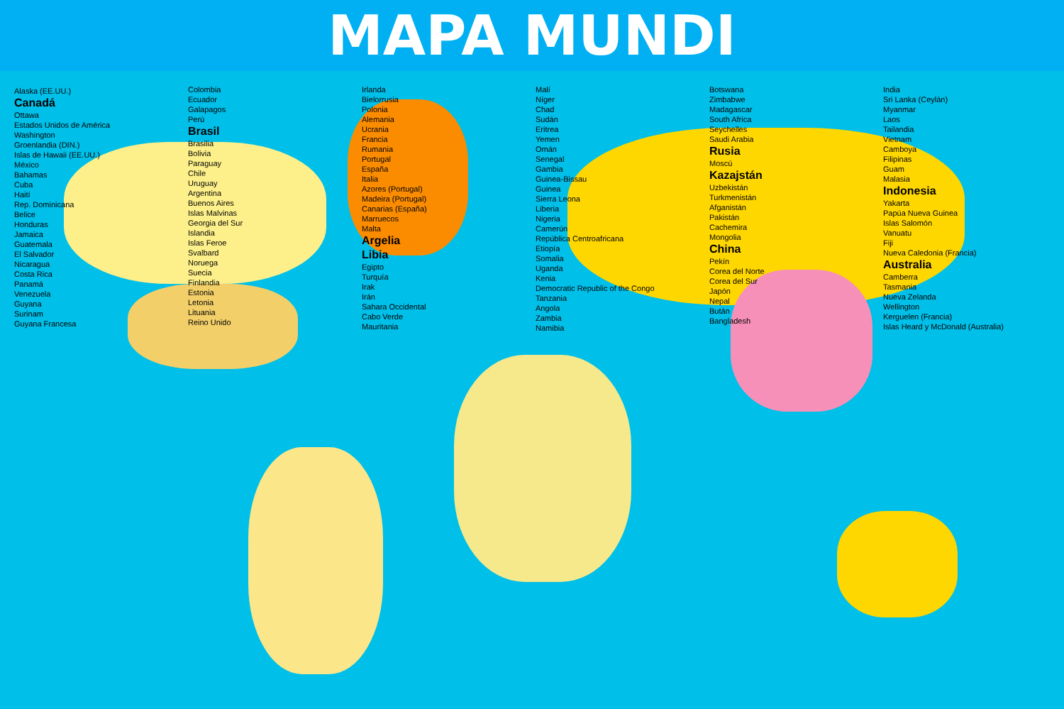MAPA MUNDI
Alaska (EE.UU.)
Canadá
Ottawa
Estados Unidos de América
Washington
Groenlandia (DIN.)
Islas de Hawaii (EE.UU.)
México
Bahamas
Cuba
Haití
Rep. Dominicana
Belice
Honduras
Jamaica
Guatemala
El Salvador
Nicaragua
Costa Rica
Panamá
Venezuela
Guyana
Surinam
Guyana Francesa
Colombia
Ecuador
Galapagos
Perú
Brasil
Brasilia
Bolivia
Paraguay
Chile
Uruguay
Argentina
Buenos Aires
Islas Malvinas
Georgia del Sur
Islandia
Islas Feroe
Svalbard
Noruega
Suecia
Finlandia
Estonia
Letonia
Lituania
Reino Unido
Irlanda
Bielorrusia
Polonia
Alemania
Ucrania
Francia
Rumania
Portugal
España
Italia
Azores (Portugal)
Madeira (Portugal)
Canarias (España)
Marruecos
Malta
Argelia
Libia
Egipto
Turquía
Irak
Irán
Sahara Occidental
Cabo Verde
Mauritania
Malí
Níger
Chad
Sudán
Eritrea
Yemen
Omán
Senegal
Gambia
Guinea-Bissau
Guinea
Sierra Leona
Liberia
Nigeria
Camerún
República Centroafricana
Etiopía
Somalia
Uganda
Kenia
Democratic Republic of the Congo
Tanzania
Angola
Zambia
Namibia
Botswana
Zimbabwe
Madagascar
South Africa
Seychelles
Saudi Arabia
Rusia
Moscú
Kazajstán
Uzbekistán
Turkmenistán
Afganistán
Pakistán
Cachemira
Mongolia
China
Pekín
Corea del Norte
Corea del Sur
Japón
Nepal
Bután
Bangladesh
India
Sri Lanka (Ceylán)
Myanmar
Laos
Tailandia
Vietnam
Camboya
Filipinas
Guam
Malasia
Indonesia
Yakarta
Papúa Nueva Guinea
Islas Salomón
Vanuatu
Fiji
Nueva Caledonia (Francia)
Australia
Camberra
Tasmania
Nueva Zelanda
Wellington
Kerguelen (Francia)
Islas Heard y McDonald (Australia)